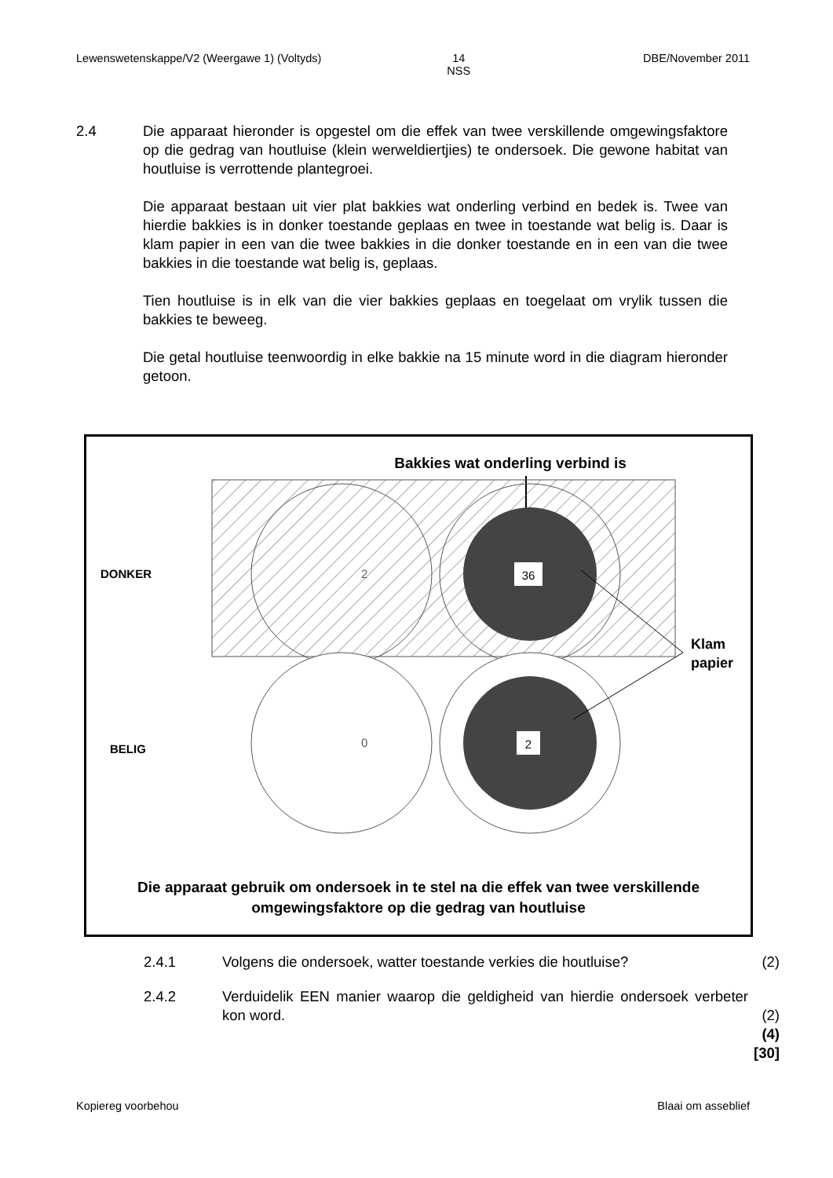Lewenswetenskappe/V2 (Weergawe 1) (Voltyds) 14
NSS DBE/November 2011
2.4 Die apparaat hieronder is opgestel om die effek van twee verskillende omgewingsfaktore op die gedrag van houtluise (klein werweldiertjies) te ondersoek. Die gewone habitat van houtluise is verrottende plantegroei.
Die apparaat bestaan uit vier plat bakkies wat onderling verbind en bedek is. Twee van hierdie bakkies is in donker toestande geplaas en twee in toestande wat belig is. Daar is klam papier in een van die twee bakkies in die donker toestande en in een van die twee bakkies in die toestande wat belig is, geplaas.
Tien houtluise is in elk van die vier bakkies geplaas en toegelaat om vrylik tussen die bakkies te beweeg.
Die getal houtluise teenwoordig in elke bakkie na 15 minute word in die diagram hieronder getoon.
Bakkies wat onderling verbind is
36
2
2
0
DONKER
BELIG
Klam
papier
Die apparaat gebruik om ondersoek in te stel na die effek van twee verskillende
omgewingsfaktore op die gedrag van houtluise
2.4.1 Volgens die ondersoek, watter toestande verkies die houtluise? (2)
2.4.2 Verduidelik EEN manier waarop die geldigheid van hierdie ondersoek verbeter kon word.
(2)
(4)
[30]
Kopiereg voorbehou Blaai om asseblief